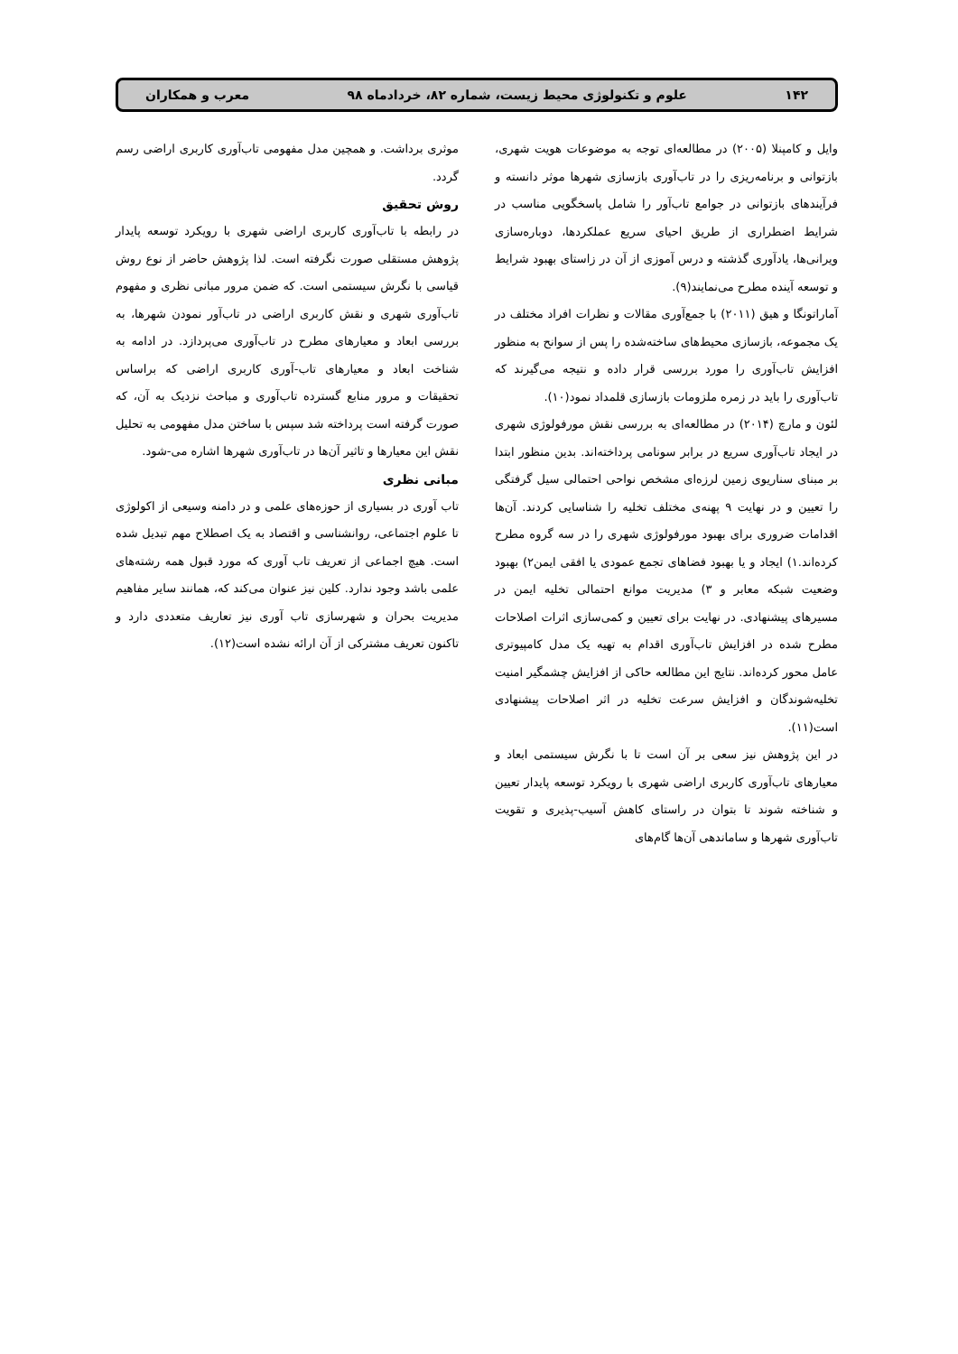۱۴۲ علوم و تکنولوژی محیط زیست، شماره ۸۲، خردادماه ۹۸ معرب و همکاران
وایل و کامپنلا (۲۰۰۵) در مطالعه‌ای توجه به موضوعات هویت شهری، بازتوانی و برنامه‌ریزی را در تاب‌آوری بازسازی شهرها موثر دانسته و فرآیندهای بازتوانی در جوامع تاب‌آور را شامل پاسخگویی مناسب در شرایط اضطراری از طریق احیای سریع عملکردها، دوباره‌سازی ویرانی‌ها، یادآوری گذشته و درس آموزی از آن در زاستای بهبود شرایط و توسعه آینده مطرح می‌نمایند(۹).
آماراتونگا و هیق (۲۰۱۱) با جمع‌آوری مقالات و نظرات افراد مختلف در یک مجموعه، بازسازی محیط‌های ساخته‌شده را پس از سوانح به منظور افزایش تاب‌آوری را مورد بررسی قرار داده و نتیجه می‌گیرند که تاب‌آوری را باید در زمره ملزومات بازسازی قلمداد نمود(۱۰).
لئون و مارچ (۲۰۱۴) در مطالعه‌ای به بررسی نقش مورفولوژی شهری در ایجاد تاب‌آوری سریع در برابر سونامی پرداخته‌اند. بدین منظور ابتدا بر مبنای سناریوی زمین لرزه‌ای مشخص نواحی احتمالی سیل گرفتگی را تعیین و در نهایت ۹ پهنه‌ی مختلف تخلیه را شناسایی کردند. آن‌ها اقدامات ضروری برای بهبود مورفولوژی شهری را در سه گروه مطرح کرده‌اند.۱) ایجاد و یا بهبود فضاهای تجمع عمودی یا افقی ایمن۲) بهبود وضعیت شبکه معابر و ۳) مدیریت موانع احتمالی تخلیه ایمن در مسیرهای پیشنهادی. در نهایت برای تعیین و کمی‌سازی اثرات اصلاحات مطرح شده در افزایش تاب‌آوری اقدام به تهیه یک مدل کامپیوتری عامل محور کرده‌اند. نتایج این مطالعه حاکی از افزایش چشمگیر امنیت تخلیه‌شوندگان و افزایش سرعت تخلیه در اثر اصلاحات پیشنهادی است(۱۱).
در این پژوهش نیز سعی بر آن است تا با نگرش سیستمی ابعاد و معیارهای تاب‌آوری کاربری اراضی شهری با رویکرد توسعه پایدار تعیین و شناخته شوند تا بتوان در راستای کاهش آسیب-پذیری و تقویت تاب‌آوری شهرها و ساماندهی آن‌ها گام‌های
موثری برداشت. و همچین مدل مفهومی تاب‌آوری کاربری اراضی رسم گردد.
روش تحقیق
در رابطه با تاب‌آوری کاربری اراضی شهری با رویکرد توسعه پایدار پژوهش مستقلی صورت نگرفته است. لذا پژوهش حاضر از نوع روش قیاسی با نگرش سیستمی است. که ضمن مرور مبانی نظری و مفهوم تاب‌آوری شهری و نقش کاربری اراضی در تاب‌آور نمودن شهرها، به بررسی ابعاد و معیارهای مطرح در تاب‌آوری می‌پردازد. در ادامه به شناخت ابعاد و معیارهای تاب-آوری کاربری اراضی که براساس تحقیقات و مرور منابع گسترده تاب‌آوری و مباحث نزدیک به آن، که صورت گرفته است پرداخته شد سپس با ساختن مدل مفهومی به تحلیل نقش این معیارها و تاثیر آن‌ها در تاب‌آوری شهرها اشاره می-شود.
مبانی نظری
تاب آوری در بسیاری از حوزه‌های علمی و در دامنه وسیعی از اکولوژی تا علوم اجتماعی، روانشناسی و اقتصاد به یک اصطلاح مهم تبدیل شده است. هیچ اجماعی از تعریف تاب آوری که مورد قبول همه رشته‌های علمی باشد وجود ندارد. کلین نیز عنوان می‌کند که، همانند سایر مفاهیم مدیریت بحران و شهرسازی تاب آوری نیز تعاریف متعددی دارد و تاکنون تعریف مشترکی از آن ارائه نشده است(۱۲).